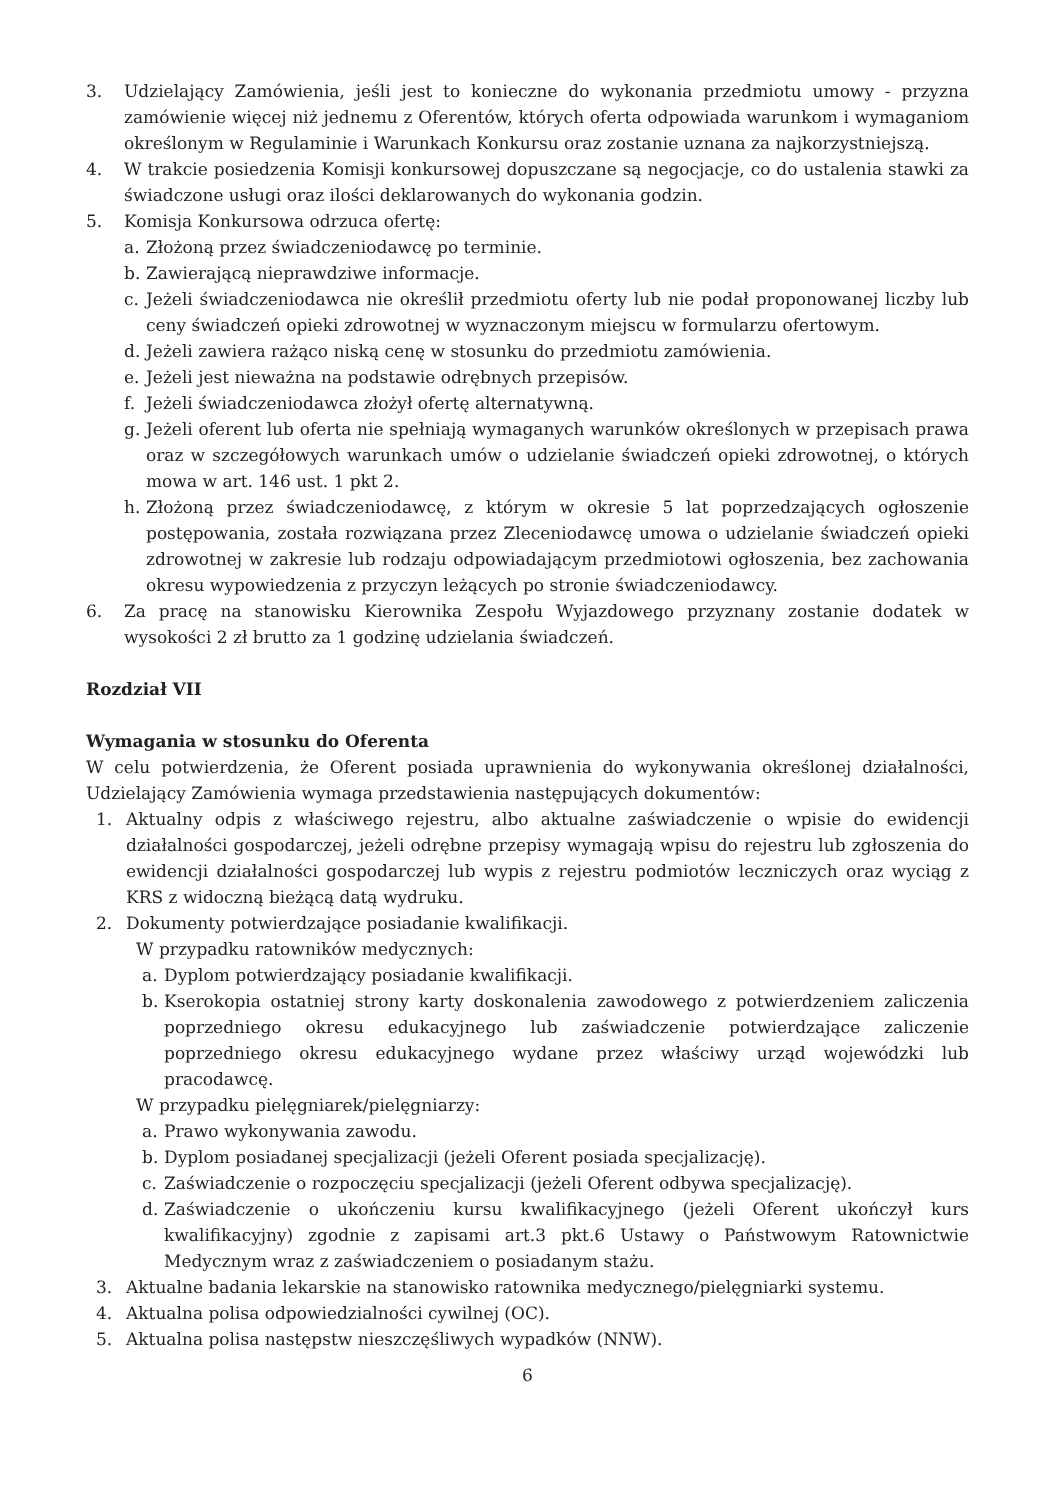3. Udzielający Zamówienia, jeśli jest to konieczne do wykonania przedmiotu umowy - przyzna zamówienie więcej niż jednemu z Oferentów, których oferta odpowiada warunkom i wymaganiom określonym w Regulaminie i Warunkach Konkursu oraz zostanie uznana za najkorzystniejszą.
4. W trakcie posiedzenia Komisji konkursowej dopuszczane są negocjacje, co do ustalenia stawki za świadczone usługi oraz ilości deklarowanych do wykonania godzin.
5. Komisja Konkursowa odrzuca ofertę:
a. Złożoną przez świadczeniodawcę po terminie.
b. Zawierającą nieprawdziwe informacje.
c. Jeżeli świadczeniodawca nie określił przedmiotu oferty lub nie podał proponowanej liczby lub ceny świadczeń opieki zdrowotnej w wyznaczonym miejscu w formularzu ofertowym.
d. Jeżeli zawiera rażąco niską cenę w stosunku do przedmiotu zamówienia.
e. Jeżeli jest nieważna na podstawie odrębnych przepisów.
f. Jeżeli świadczeniodawca złożył ofertę alternatywną.
g. Jeżeli oferent lub oferta nie spełniają wymaganych warunków określonych w przepisach prawa oraz w szczegółowych warunkach umów o udzielanie świadczeń opieki zdrowotnej, o których mowa w art. 146 ust. 1 pkt 2.
h. Złożoną przez świadczeniodawcę, z którym w okresie 5 lat poprzedzających ogłoszenie postępowania, została rozwiązana przez Zleceniodawcę umowa o udzielanie świadczeń opieki zdrowotnej w zakresie lub rodzaju odpowiadającym przedmiotowi ogłoszenia, bez zachowania okresu wypowiedzenia z przyczyn leżących po stronie świadczeniodawcy.
6. Za pracę na stanowisku Kierownika Zespołu Wyjazdowego przyznany zostanie dodatek w wysokości 2 zł brutto za 1 godzinę udzielania świadczeń.
Rozdział VII
Wymagania w stosunku do Oferenta
W celu potwierdzenia, że Oferent posiada uprawnienia do wykonywania określonej działalności, Udzielający Zamówienia wymaga przedstawienia następujących dokumentów:
1. Aktualny odpis z właściwego rejestru, albo aktualne zaświadczenie o wpisie do ewidencji działalności gospodarczej, jeżeli odrębne przepisy wymagają wpisu do rejestru lub zgłoszenia do ewidencji działalności gospodarczej lub wypis z rejestru podmiotów leczniczych oraz wyciąg z KRS z widoczną bieżącą datą wydruku.
2. Dokumenty potwierdzające posiadanie kwalifikacji.
W przypadku ratowników medycznych:
a. Dyplom potwierdzający posiadanie kwalifikacji.
b. Kserokopia ostatniej strony karty doskonalenia zawodowego z potwierdzeniem zaliczenia poprzedniego okresu edukacyjnego lub zaświadczenie potwierdzające zaliczenie poprzedniego okresu edukacyjnego wydane przez właściwy urząd wojewódzki lub pracodawcę.
W przypadku pielęgniarek/pielęgniarzy:
a. Prawo wykonywania zawodu.
b. Dyplom posiadanej specjalizacji (jeżeli Oferent posiada specjalizację).
c. Zaświadczenie o rozpoczęciu specjalizacji (jeżeli Oferent odbywa specjalizację).
d. Zaświadczenie o ukończeniu kursu kwalifikacyjnego (jeżeli Oferent ukończył kurs kwalifikacyjny) zgodnie z zapisami art.3 pkt.6 Ustawy o Państwowym Ratownictwie Medycznym wraz z zaświadczeniem o posiadanym stażu.
3. Aktualne badania lekarskie na stanowisko ratownika medycznego/pielęgniarki systemu.
4. Aktualna polisa odpowiedzialności cywilnej (OC).
5. Aktualna polisa następstw nieszczęśliwych wypadków (NNW).
6